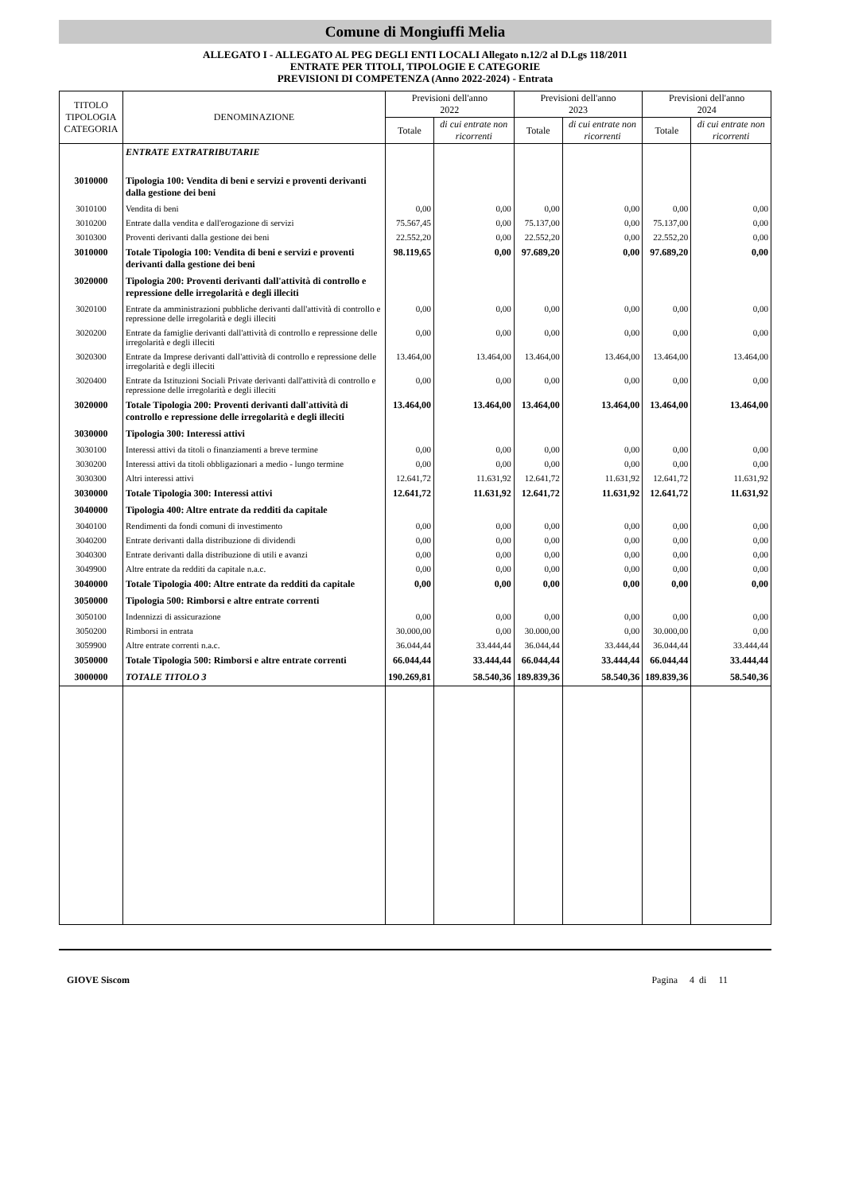Comune di Mongiuffi Melia
ALLEGATO I - ALLEGATO AL PEG DEGLI ENTI LOCALI Allegato n.12/2 al D.Lgs 118/2011
ENTRATE PER TITOLI, TIPOLOGIE E CATEGORIE
PREVISIONI DI COMPETENZA (Anno 2022-2024) - Entrata
| TITOLO TIPOLOGIA CATEGORIA | DENOMINAZIONE | Previsioni dell'anno 2022 | | Previsioni dell'anno 2023 | | Previsioni dell'anno 2024 | |
| --- | --- | --- | --- | --- | --- | --- | --- |
| | | Totale | di cui entrate non ricorrenti | Totale | di cui entrate non ricorrenti | Totale | di cui entrate non ricorrenti |
| | ENTRATE EXTRATRIBUTARIE | | | | | | |
| 3010000 | Tipologia 100: Vendita di beni e servizi e proventi derivanti dalla gestione dei beni | | | | | | |
| 3010100 | Vendita di beni | 0,00 | 0,00 | 0,00 | 0,00 | 0,00 | 0,00 |
| 3010200 | Entrate dalla vendita e dall'erogazione di servizi | 75.567,45 | 0,00 | 75.137,00 | 0,00 | 75.137,00 | 0,00 |
| 3010300 | Proventi derivanti dalla gestione dei beni | 22.552,20 | 0,00 | 22.552,20 | 0,00 | 22.552,20 | 0,00 |
| 3010000 | Totale Tipologia 100: Vendita di beni e servizi e proventi derivanti dalla gestione dei beni | 98.119,65 | 0,00 | 97.689,20 | 0,00 | 97.689,20 | 0,00 |
| 3020000 | Tipologia 200: Proventi derivanti dall'attività di controllo e repressione delle irregolarità e degli illeciti | | | | | | |
| 3020100 | Entrate da amministrazioni pubbliche derivanti dall'attività di controllo e repressione delle irregolarità e degli illeciti | 0,00 | 0,00 | 0,00 | 0,00 | 0,00 | 0,00 |
| 3020200 | Entrate da famiglie derivanti dall'attività di controllo e repressione delle irregolarità e degli illeciti | 0,00 | 0,00 | 0,00 | 0,00 | 0,00 | 0,00 |
| 3020300 | Entrate da Imprese derivanti dall'attività di controllo e repressione delle irregolarità e degli illeciti | 13.464,00 | 13.464,00 | 13.464,00 | 13.464,00 | 13.464,00 | 13.464,00 |
| 3020400 | Entrate da Istituzioni Sociali Private derivanti dall'attività di controllo e repressione delle irregolarità e degli illeciti | 0,00 | 0,00 | 0,00 | 0,00 | 0,00 | 0,00 |
| 3020000 | Totale Tipologia 200: Proventi derivanti dall'attività di controllo e repressione delle irregolarità e degli illeciti | 13.464,00 | 13.464,00 | 13.464,00 | 13.464,00 | 13.464,00 | 13.464,00 |
| 3030000 | Tipologia 300: Interessi attivi | | | | | | |
| 3030100 | Interessi attivi da titoli o finanziamenti a breve termine | 0,00 | 0,00 | 0,00 | 0,00 | 0,00 | 0,00 |
| 3030200 | Interessi attivi da titoli obbligazionari a medio - lungo termine | 0,00 | 0,00 | 0,00 | 0,00 | 0,00 | 0,00 |
| 3030300 | Altri interessi attivi | 12.641,72 | 11.631,92 | 12.641,72 | 11.631,92 | 12.641,72 | 11.631,92 |
| 3030000 | Totale Tipologia 300: Interessi attivi | 12.641,72 | 11.631,92 | 12.641,72 | 11.631,92 | 12.641,72 | 11.631,92 |
| 3040000 | Tipologia 400: Altre entrate da redditi da capitale | | | | | | |
| 3040100 | Rendimenti da fondi comuni di investimento | 0,00 | 0,00 | 0,00 | 0,00 | 0,00 | 0,00 |
| 3040200 | Entrate derivanti dalla distribuzione di dividendi | 0,00 | 0,00 | 0,00 | 0,00 | 0,00 | 0,00 |
| 3040300 | Entrate derivanti dalla distribuzione di utili e avanzi | 0,00 | 0,00 | 0,00 | 0,00 | 0,00 | 0,00 |
| 3049900 | Altre entrate da redditi da capitale n.a.c. | 0,00 | 0,00 | 0,00 | 0,00 | 0,00 | 0,00 |
| 3040000 | Totale Tipologia 400: Altre entrate da redditi da capitale | 0,00 | 0,00 | 0,00 | 0,00 | 0,00 | 0,00 |
| 3050000 | Tipologia 500: Rimborsi e altre entrate correnti | | | | | | |
| 3050100 | Indennizzi di assicurazione | 0,00 | 0,00 | 0,00 | 0,00 | 0,00 | 0,00 |
| 3050200 | Rimborsi in entrata | 30.000,00 | 0,00 | 30.000,00 | 0,00 | 30.000,00 | 0,00 |
| 3059900 | Altre entrate correnti n.a.c. | 36.044,44 | 33.444,44 | 36.044,44 | 33.444,44 | 36.044,44 | 33.444,44 |
| 3050000 | Totale Tipologia 500: Rimborsi e altre entrate correnti | 66.044,44 | 33.444,44 | 66.044,44 | 33.444,44 | 66.044,44 | 33.444,44 |
| 3000000 | TOTALE TITOLO 3 | 190.269,81 | 58.540,36 | 189.839,36 | 58.540,36 | 189.839,36 | 58.540,36 |
GIOVE Siscom Pagina 4 di 11